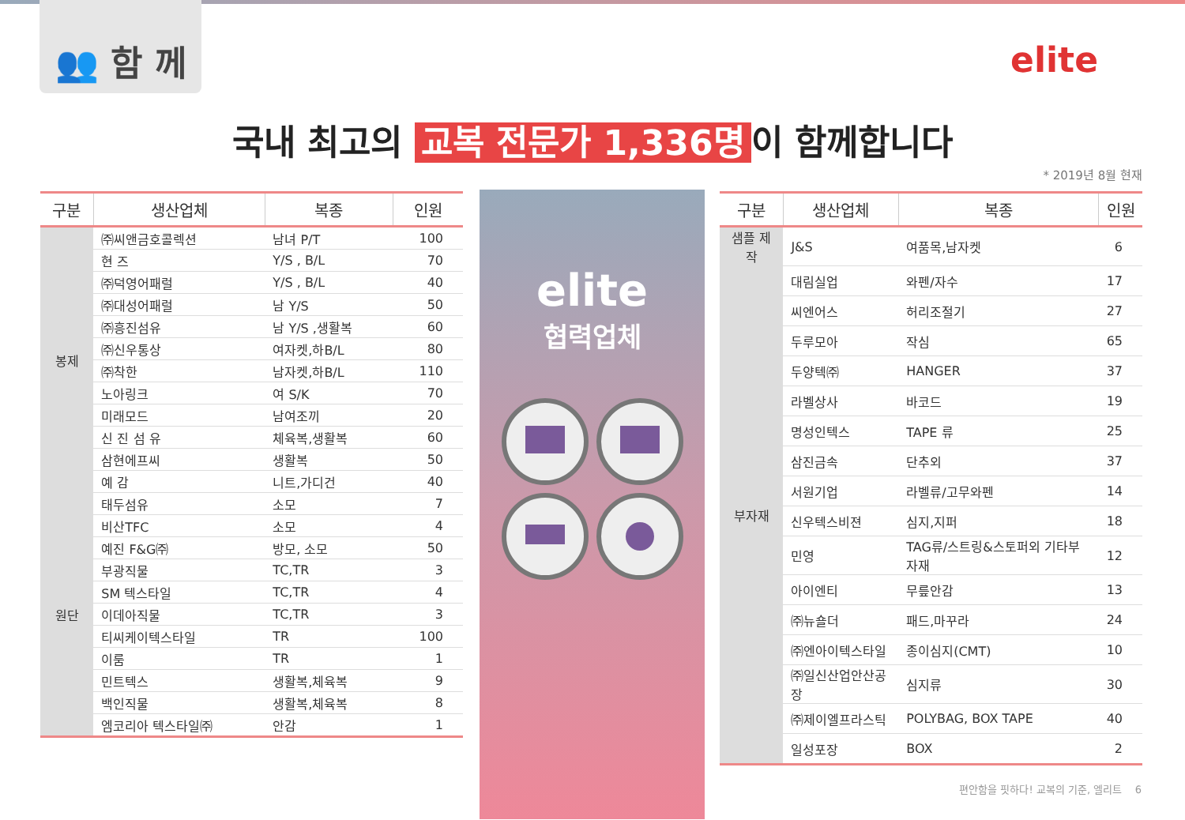👥 함 께
elite
국내 최고의 교복 전문가 1,336명 이 함께합니다
* 2019년 8월 현재
| 구분 | 생산업체 | 복종 | 인원 |
| --- | --- | --- | --- |
| 봉제 | ㈜씨앤금호콜렉션 | 남녀 P/T | 100 |
| | 현 즈 | Y/S , B/L | 70 |
| | ㈜덕영어패럴 | Y/S , B/L | 40 |
| | ㈜대성어패럴 | 남 Y/S | 50 |
| | ㈜흥진섬유 | 남 Y/S ,생활복 | 60 |
| | ㈜신우통상 | 여자켓,하B/L | 80 |
| | ㈜착한 | 남자켓,하B/L | 110 |
| | 노아링크 | 여 S/K | 70 |
| | 미래모드 | 남여조끼 | 20 |
| | 신 진 섬 유 | 체육복,생활복 | 60 |
| | 삼현에프씨 | 생활복 | 50 |
| | 예 감 | 니트,가디건 | 40 |
| 원단 | 태두섬유 | 소모 | 7 |
| | 비산TFC | 소모 | 4 |
| | 예진 F&G㈜ | 방모, 소모 | 50 |
| | 부광직물 | TC,TR | 3 |
| | SM 텍스타일 | TC,TR | 4 |
| | 이데아직물 | TC,TR | 3 |
| | 티씨케이텍스타일 | TR | 100 |
| | 이룸 | TR | 1 |
| | 민트텍스 | 생활복,체육복 | 9 |
| | 백인직물 | 생활복,체육복 | 8 |
| | 엠코리아 텍스타일㈜ | 안감 | 1 |
elite
협력업체
| 구분 | 생산업체 | 복종 | 인원 |
| --- | --- | --- | --- |
| 샘플 제작 | J&S | 여품목,남자켓 | 6 |
| 부자재 | 대림실업 | 와펜/자수 | 17 |
| | 씨엔어스 | 허리조절기 | 27 |
| | 두루모아 | 작심 | 65 |
| | 두양텍㈜ | HANGER | 37 |
| | 라벨상사 | 바코드 | 19 |
| | 명성인텍스 | TAPE 류 | 25 |
| | 삼진금속 | 단추외 | 37 |
| | 서원기업 | 라벨류/고무와펜 | 14 |
| | 신우텍스비젼 | 심지,지퍼 | 18 |
| | 민영 | TAG류/스트링&스토퍼외 기타부자재 | 12 |
| | 아이엔티 | 무릎안감 | 13 |
| | ㈜뉴숄더 | 패드,마꾸라 | 24 |
| | ㈜엔아이텍스타일 | 종이심지(CMT) | 10 |
| | ㈜일신산업안산공장 | 심지류 | 30 |
| | ㈜제이엘프라스틱 | POLYBAG, BOX TAPE | 40 |
| | 일성포장 | BOX | 2 |
편안함을 핏하다! 교복의 기준, 엘리트 6